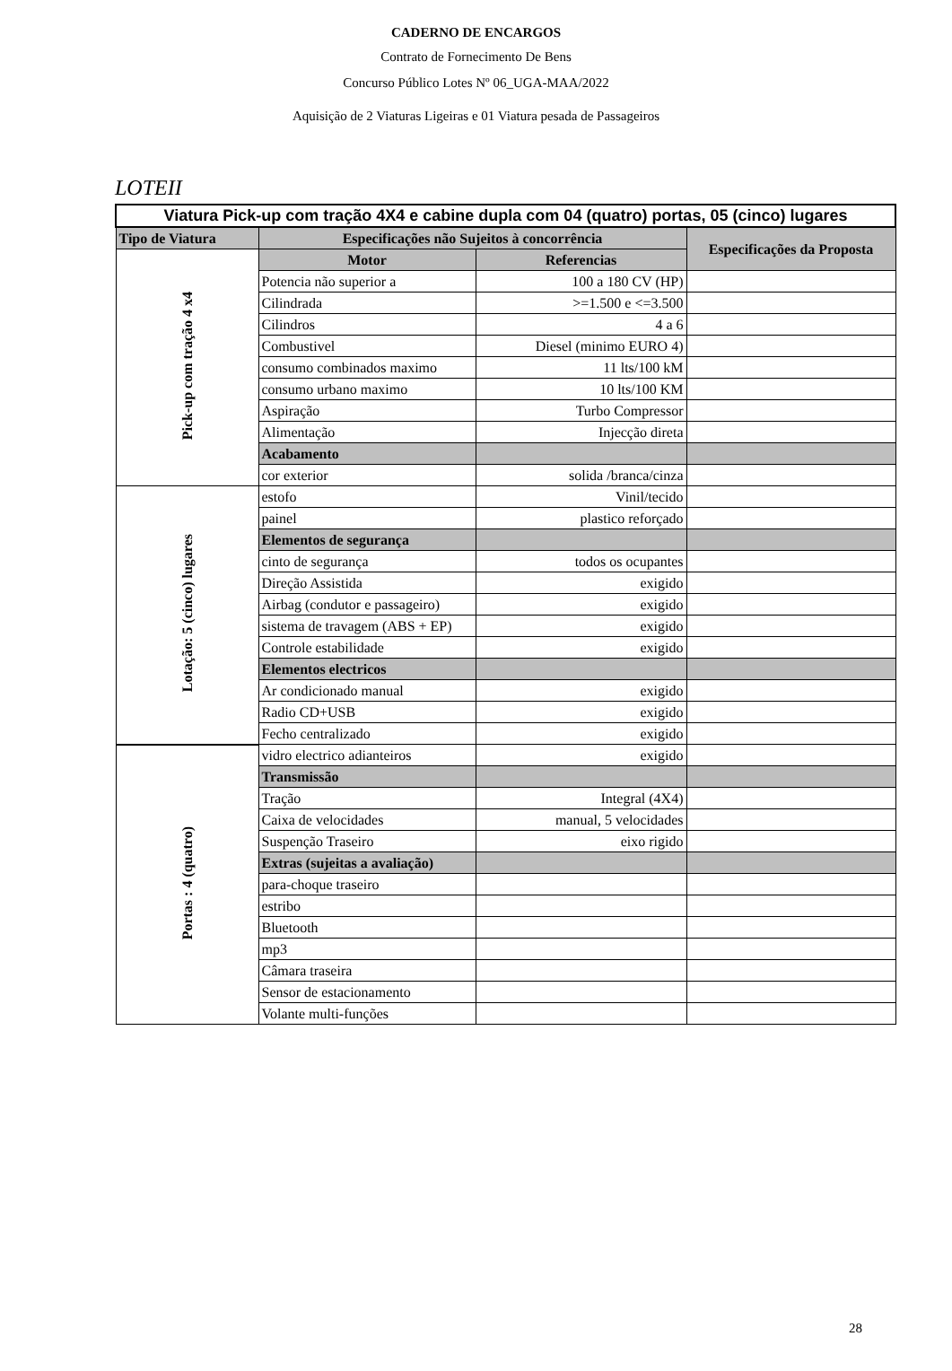CADERNO DE ENCARGOS
Contrato de Fornecimento De Bens
Concurso Público Lotes Nº 06_UGA-MAA/2022
Aquisição de 2 Viaturas Ligeiras e 01 Viatura pesada de Passageiros
LOTEII
| Viatura Pick-up com tração 4X4 e cabine dupla com 04 (quatro) portas, 05 (cinco) lugares | | | |
| Tipo de Viatura | Especificações não Sujeitos à concorrência | | Especificações da Proposta |
| Pick-up com tração 4 x4 | Motor | Referencias | |
| | Potencia não superior a | 100 a 180 CV (HP) | |
| | Cilindrada | >=1.500 e <=3.500 | |
| | Cilindros | 4 a 6 | |
| | Combustivel | Diesel (minimo EURO 4) | |
| | consumo combinados maximo | 11 lts/100 kM | |
| | consumo urbano maximo | 10 lts/100 KM | |
| | Aspiração | Turbo Compressor | |
| | Alimentação | Injecção direta | |
| | Acabamento | | |
| | cor exterior | solida /branca/cinza | |
| Lotação: 5 (cinco) lugares | estofo | Vinil/tecido | |
| | painel | plastico reforçado | |
| | Elementos de segurança | | |
| | cinto de segurança | todos os ocupantes | |
| | Direção Assistida | exigido | |
| | Airbag (condutor e passageiro) | exigido | |
| | sistema de travagem (ABS + EP) | exigido | |
| | Controle estabilidade | exigido | |
| | Elementos electricos | | |
| | Ar condicionado manual | exigido | |
| | Radio CD+USB | exigido | |
| | Fecho centralizado | exigido | |
| Portas : 4 (quatro) | vidro electrico adianteiros | exigido | |
| | Transmissão | | |
| | Tração | Integral (4X4) | |
| | Caixa de velocidades | manual, 5 velocidades | |
| | Suspenção Traseiro | eixo rigido | |
| | Extras (sujeitas a avaliação) | | |
| | para-choque traseiro | | |
| | estribo | | |
| | Bluetooth | | |
| | mp3 | | |
| | Câmara traseira | | |
| | Sensor de estacionamento | | |
| | Volante multi-funções | | |
28